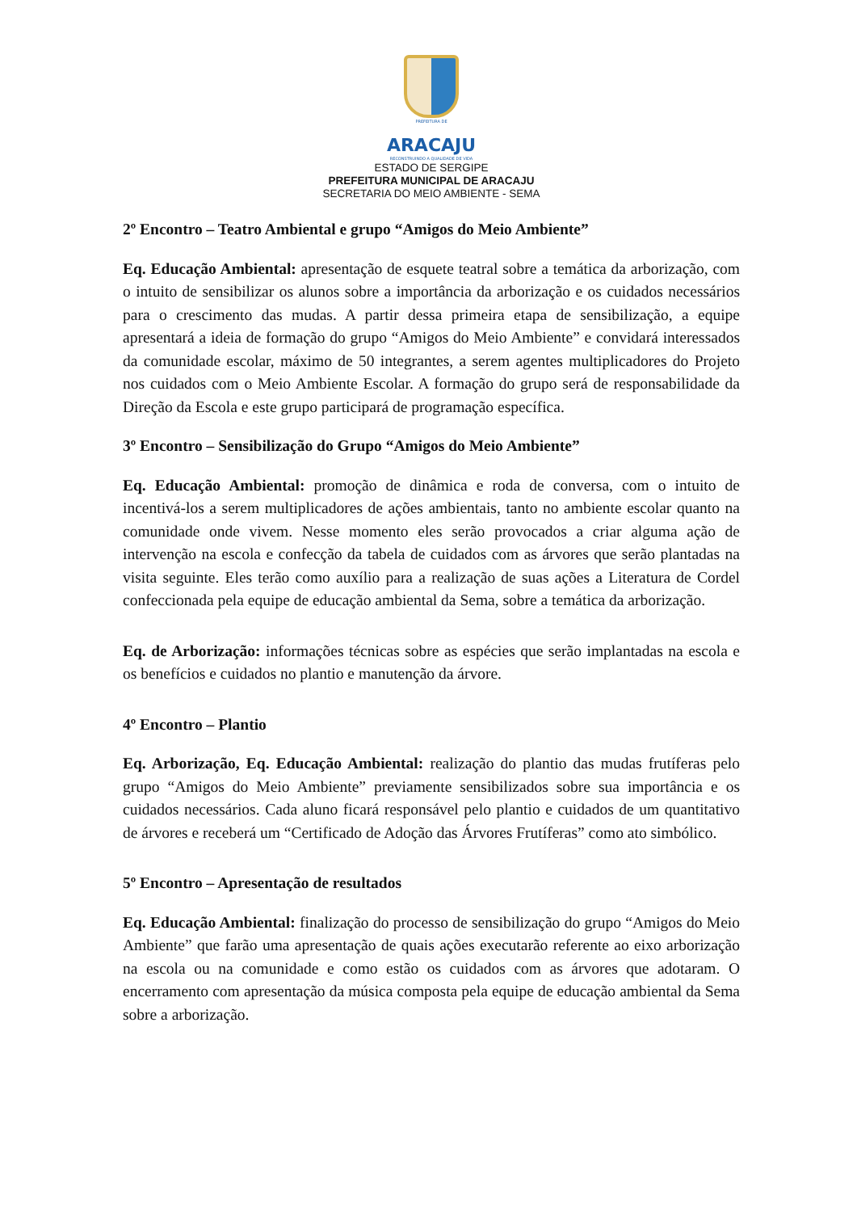PREFEITURA DE
ARACAJU
RECONSTRUINDO A QUALIDADE DE VIDA
ESTADO DE SERGIPE
PREFEITURA MUNICIPAL DE ARACAJU
SECRETARIA DO MEIO AMBIENTE - SEMA
2º Encontro – Teatro Ambiental e grupo “Amigos do Meio Ambiente”
Eq. Educação Ambiental: apresentação de esquete teatral sobre a temática da arborização, com o intuito de sensibilizar os alunos sobre a importância da arborização e os cuidados necessários para o crescimento das mudas. A partir dessa primeira etapa de sensibilização, a equipe apresentará a ideia de formação do grupo “Amigos do Meio Ambiente” e convidará interessados da comunidade escolar, máximo de 50 integrantes, a serem agentes multiplicadores do Projeto nos cuidados com o Meio Ambiente Escolar. A formação do grupo será de responsabilidade da Direção da Escola e este grupo participará de programação específica.
3º Encontro – Sensibilização do Grupo “Amigos do Meio Ambiente”
Eq. Educação Ambiental: promoção de dinâmica e roda de conversa, com o intuito de incentivá-los a serem multiplicadores de ações ambientais, tanto no ambiente escolar quanto na comunidade onde vivem. Nesse momento eles serão provocados a criar alguma ação de intervenção na escola e confecção da tabela de cuidados com as árvores que serão plantadas na visita seguinte. Eles terão como auxílio para a realização de suas ações a Literatura de Cordel confeccionada pela equipe de educação ambiental da Sema, sobre a temática da arborização.
Eq. de Arborização: informações técnicas sobre as espécies que serão implantadas na escola e os benefícios e cuidados no plantio e manutenção da árvore.
4º Encontro – Plantio
Eq. Arborização, Eq. Educação Ambiental: realização do plantio das mudas frutíferas pelo grupo “Amigos do Meio Ambiente” previamente sensibilizados sobre sua importância e os cuidados necessários. Cada aluno ficará responsável pelo plantio e cuidados de um quantitativo de árvores e receberá um “Certificado de Adoção das Árvores Frutíferas” como ato simbólico.
5º Encontro – Apresentação de resultados
Eq. Educação Ambiental: finalização do processo de sensibilização do grupo “Amigos do Meio Ambiente” que farão uma apresentação de quais ações executarão referente ao eixo arborização na escola ou na comunidade e como estão os cuidados com as árvores que adotaram. O encerramento com apresentação da música composta pela equipe de educação ambiental da Sema sobre a arborização.